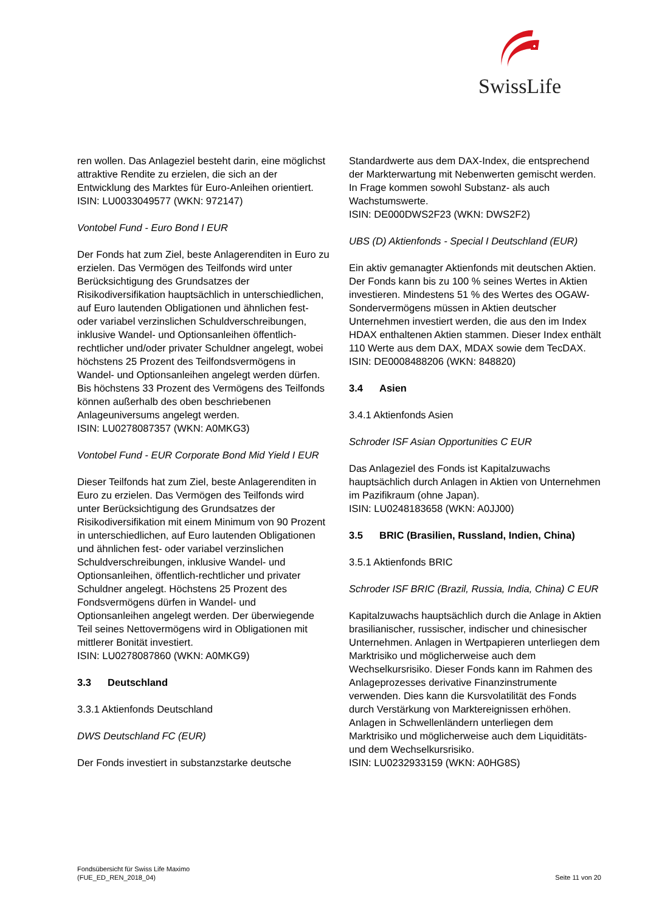SwissLife
ren wollen. Das Anlageziel besteht darin, eine möglichst attraktive Rendite zu erzielen, die sich an der Entwicklung des Marktes für Euro-Anleihen orientiert.
ISIN: LU0033049577 (WKN: 972147)
Vontobel Fund - Euro Bond I EUR
Der Fonds hat zum Ziel, beste Anlagerenditen in Euro zu erzielen. Das Vermögen des Teilfonds wird unter Berücksichtigung des Grundsatzes der Risikodiversifikation hauptsächlich in unterschiedlichen, auf Euro lautenden Obligationen und ähnlichen fest- oder variabel verzinslichen Schuldverschreibungen, inklusive Wandel- und Optionsanleihen öffentlich-rechtlicher und/oder privater Schuldner angelegt, wobei höchstens 25 Prozent des Teilfondsvermögens in Wandel- und Optionsanleihen angelegt werden dürfen. Bis höchstens 33 Prozent des Vermögens des Teilfonds können außerhalb des oben beschriebenen Anlageuniversums angelegt werden.
ISIN: LU0278087357 (WKN: A0MKG3)
Vontobel Fund - EUR Corporate Bond Mid Yield I EUR
Dieser Teilfonds hat zum Ziel, beste Anlagerenditen in Euro zu erzielen. Das Vermögen des Teilfonds wird unter Berücksichtigung des Grundsatzes der Risikodiversifikation mit einem Minimum von 90 Prozent in unterschiedlichen, auf Euro lautenden Obligationen und ähnlichen fest- oder variabel verzinslichen Schuldverschreibungen, inklusive Wandel- und Optionsanleihen, öffentlich-rechtlicher und privater Schuldner angelegt. Höchstens 25 Prozent des Fondsvermögens dürfen in Wandel- und Optionsanleihen angelegt werden. Der überwiegende Teil seines Nettovermögens wird in Obligationen mit mittlerer Bonität investiert.
ISIN: LU0278087860 (WKN: A0MKG9)
3.3 Deutschland
3.3.1 Aktienfonds Deutschland
DWS Deutschland FC (EUR)
Der Fonds investiert in substanzstarke deutsche
Standardwerte aus dem DAX-Index, die entsprechend der Markterwartung mit Nebenwerten gemischt werden. In Frage kommen sowohl Substanz- als auch Wachstumswerte.
ISIN: DE000DWS2F23 (WKN: DWS2F2)
UBS (D) Aktienfonds - Special I Deutschland (EUR)
Ein aktiv gemanagter Aktienfonds mit deutschen Aktien. Der Fonds kann bis zu 100 % seines Wertes in Aktien investieren. Mindestens 51 % des Wertes des OGAW-Sondervermögens müssen in Aktien deutscher Unternehmen investiert werden, die aus den im Index HDAX enthaltenen Aktien stammen. Dieser Index enthält 110 Werte aus dem DAX, MDAX sowie dem TecDAX.
ISIN: DE0008488206 (WKN: 848820)
3.4 Asien
3.4.1 Aktienfonds Asien
Schroder ISF Asian Opportunities C EUR
Das Anlageziel des Fonds ist Kapitalzuwachs hauptsächlich durch Anlagen in Aktien von Unternehmen im Pazifikraum (ohne Japan).
ISIN: LU0248183658 (WKN: A0JJ00)
3.5 BRIC (Brasilien, Russland, Indien, China)
3.5.1 Aktienfonds BRIC
Schroder ISF BRIC (Brazil, Russia, India, China) C EUR
Kapitalzuwachs hauptsächlich durch die Anlage in Aktien brasilianischer, russischer, indischer und chinesischer Unternehmen. Anlagen in Wertpapieren unterliegen dem Marktrisiko und möglicherweise auch dem Wechselkursrisiko. Dieser Fonds kann im Rahmen des Anlageprozesses derivative Finanzinstrumente verwenden. Dies kann die Kursvolatilität des Fonds durch Verstärkung von Marktereignissen erhöhen. Anlagen in Schwellenländern unterliegen dem Marktrisiko und möglicherweise auch dem Liquiditäts- und dem Wechselkursrisiko.
ISIN: LU0232933159 (WKN: A0HG8S)
Fondsübersicht für Swiss Life Maximo
(FUE_ED_REN_2018_04)
Seite 11 von 20